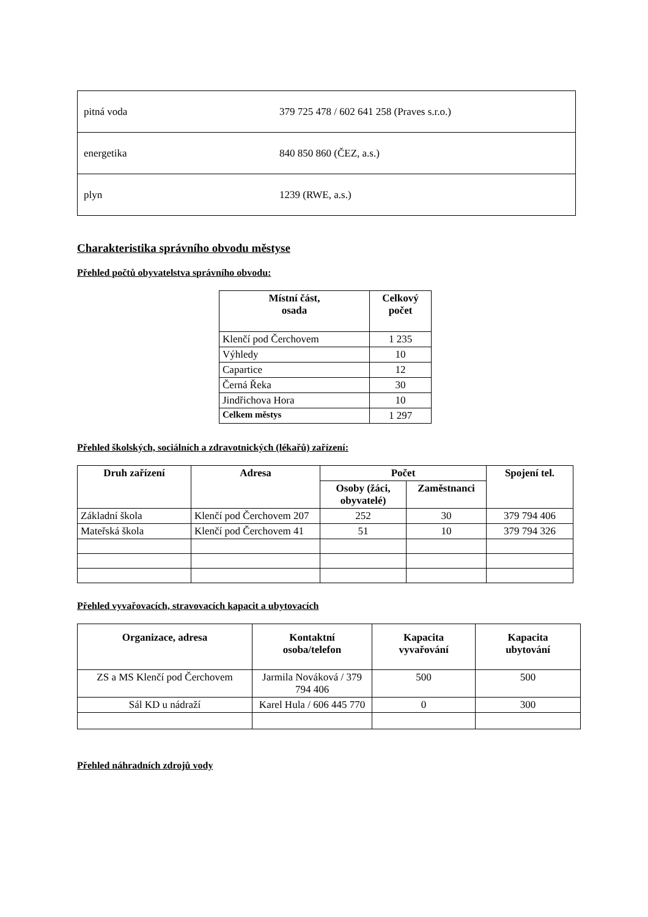| pitná voda | 379 725 478 / 602 641 258 (Praves s.r.o.) |
| energetika | 840 850 860 (ČEZ, a.s.) |
| plyn | 1239 (RWE, a.s.) |
Charakteristika správního obvodu městyse
Přehled počtů obyvatelstva správního obvodu:
| Místní část, osada | Celkový počet |
| --- | --- |
| Klenčí pod Čerchovem | 1 235 |
| Výhledy | 10 |
| Capartice | 12 |
| Černá Řeka | 30 |
| Jindřichova Hora | 10 |
| Celkem městys | 1 297 |
Přehled školských, sociálních a zdravotnických (lékařů) zařízení:
| Druh zařízení | Adresa | Počet | | Spojení tel. |
| --- | --- | --- | --- | --- |
| | | Osoby (žáci, obyvatelé) | Zaměstnanci | |
| Základní škola | Klenčí pod Čerchovem 207 | 252 | 30 | 379 794 406 |
| Mateřská škola | Klenčí pod Čerchovem 41 | 51 | 10 | 379 794 326 |
Přehled vyvařovacích, stravovacích kapacit a ubytovacích
| Organizace, adresa | Kontaktní osoba/telefon | Kapacita vyvařování | Kapacita ubytování |
| --- | --- | --- | --- |
| ZS a MS Klenčí pod Čerchovem | Jarmila Nováková / 379 794 406 | 500 | 500 |
| Sál KD u nádraží | Karel Hula / 606 445 770 | 0 | 300 |
Přehled náhradních zdrojů vody